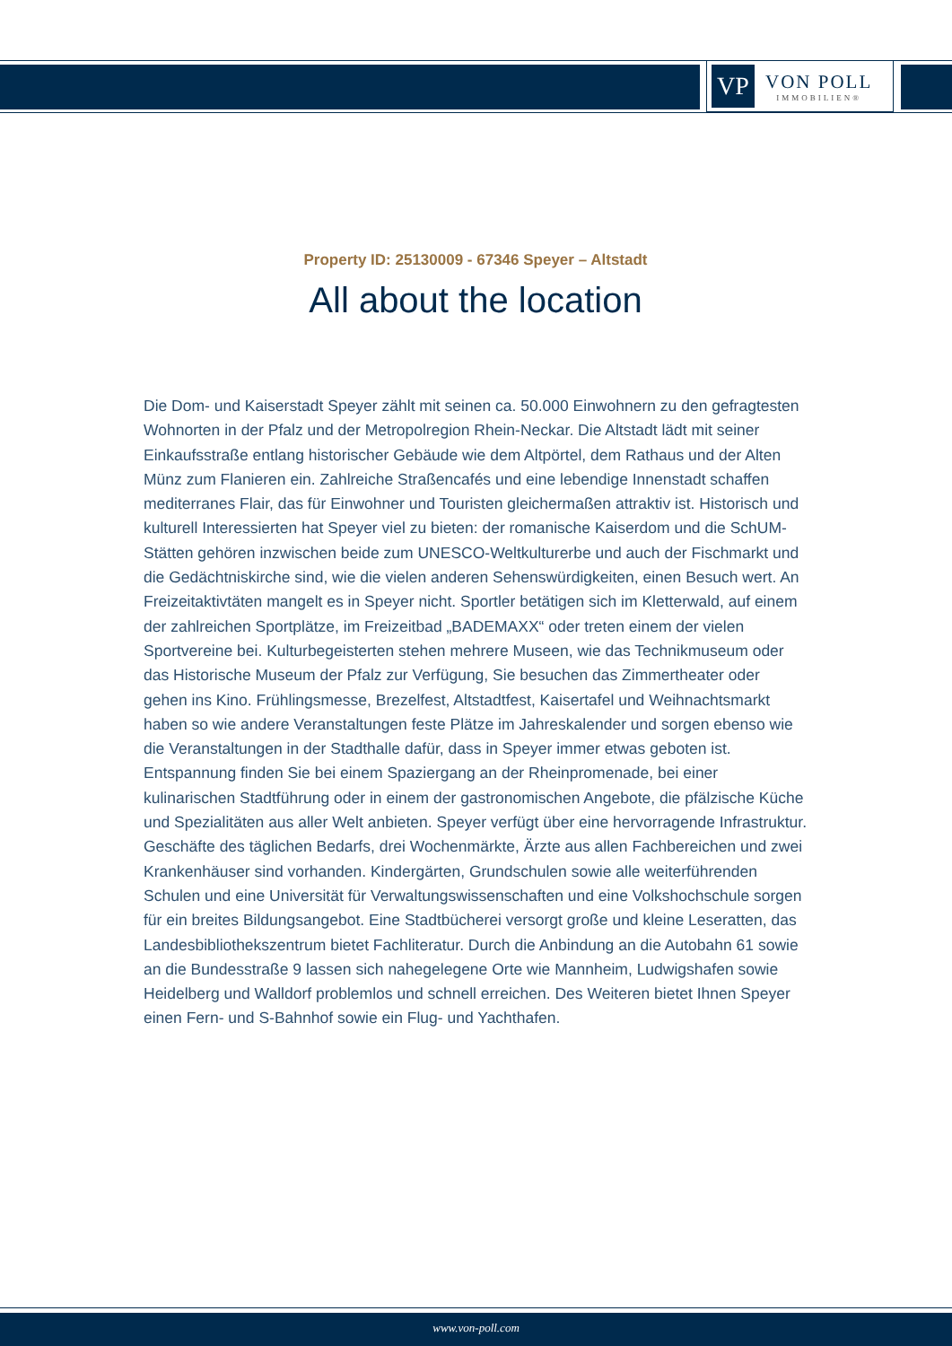VP
VON POLL
IMMOBILIEN®
Property ID: 25130009 - 67346 Speyer – Altstadt
All about the location
Die Dom- und Kaiserstadt Speyer zählt mit seinen ca. 50.000 Einwohnern zu den gefragtesten Wohnorten in der Pfalz und der Metropolregion Rhein-Neckar. Die Altstadt lädt mit seiner Einkaufsstraße entlang historischer Gebäude wie dem Altpörtel, dem Rathaus und der Alten Münz zum Flanieren ein. Zahlreiche Straßencafés und eine lebendige Innenstadt schaffen mediterranes Flair, das für Einwohner und Touristen gleichermaßen attraktiv ist. Historisch und kulturell Interessierten hat Speyer viel zu bieten: der romanische Kaiserdom und die SchUM-Stätten gehören inzwischen beide zum UNESCO-Weltkulturerbe und auch der Fischmarkt und die Gedächtniskirche sind, wie die vielen anderen Sehenswürdigkeiten, einen Besuch wert. An Freizeitaktivtäten mangelt es in Speyer nicht. Sportler betätigen sich im Kletterwald, auf einem der zahlreichen Sportplätze, im Freizeitbad „BADEMAXX“ oder treten einem der vielen Sportvereine bei. Kulturbegeisterten stehen mehrere Museen, wie das Technikmuseum oder das Historische Museum der Pfalz zur Verfügung, Sie besuchen das Zimmertheater oder gehen ins Kino. Frühlingsmesse, Brezelfest, Altstadtfest, Kaisertafel und Weihnachtsmarkt haben so wie andere Veranstaltungen feste Plätze im Jahreskalender und sorgen ebenso wie die Veranstaltungen in der Stadthalle dafür, dass in Speyer immer etwas geboten ist. Entspannung finden Sie bei einem Spaziergang an der Rheinpromenade, bei einer kulinarischen Stadtführung oder in einem der gastronomischen Angebote, die pfälzische Küche und Spezialitäten aus aller Welt anbieten. Speyer verfügt über eine hervorragende Infrastruktur. Geschäfte des täglichen Bedarfs, drei Wochenmärkte, Ärzte aus allen Fachbereichen und zwei Krankenhäuser sind vorhanden. Kindergärten, Grundschulen sowie alle weiterführenden Schulen und eine Universität für Verwaltungswissenschaften und eine Volkshochschule sorgen für ein breites Bildungsangebot. Eine Stadtbücherei versorgt große und kleine Leseratten, das Landesbibliothekszentrum bietet Fachliteratur. Durch die Anbindung an die Autobahn 61 sowie an die Bundesstraße 9 lassen sich nahegelegene Orte wie Mannheim, Ludwigshafen sowie Heidelberg und Walldorf problemlos und schnell erreichen. Des Weiteren bietet Ihnen Speyer einen Fern- und S-Bahnhof sowie ein Flug- und Yachthafen.
www.von-poll.com